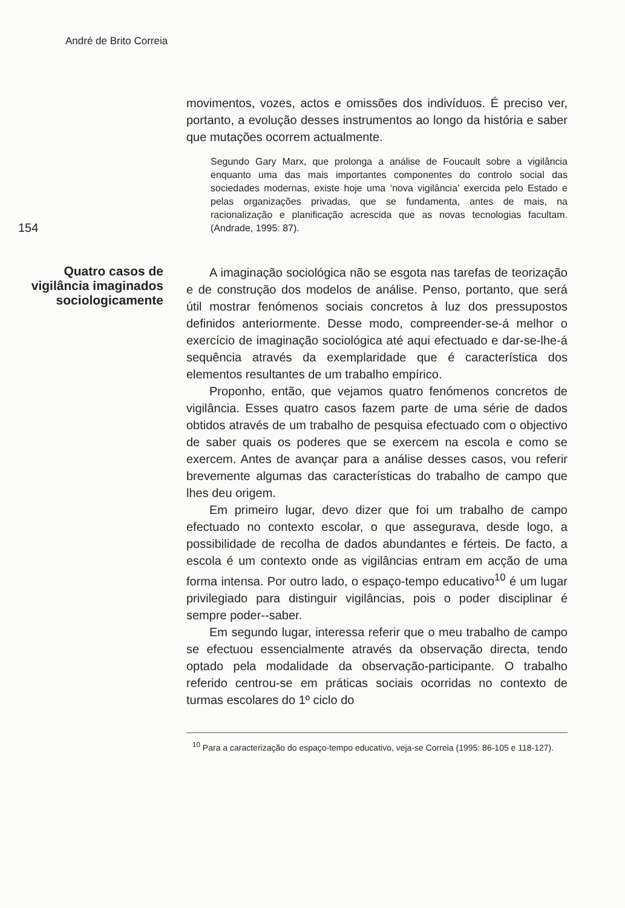André de Brito Correia
movimentos, vozes, actos e omissões dos indivíduos. É preciso ver, portanto, a evolução desses instrumentos ao longo da história e saber que mutações ocorrem actualmente.
154
Segundo Gary Marx, que prolonga a análise de Foucault sobre a vigilância enquanto uma das mais importantes componentes do controlo social das sociedades modernas, existe hoje uma ‘nova vigilância’ exercida pelo Estado e pelas organizações privadas, que se fundamenta, antes de mais, na racionalização e planificação acrescida que as novas tecnologias facultam. (Andrade, 1995: 87).
Quatro casos de vigilância imaginados sociologicamente
A imaginação sociológica não se esgota nas tarefas de teorização e de construção dos modelos de análise. Penso, portanto, que será útil mostrar fenómenos sociais concretos à luz dos pressupostos definidos anteriormente. Desse modo, compreender-se-á melhor o exercício de imaginação sociológica até aqui efectuado e dar-se-lhe-á sequência através da exemplaridade que é característica dos elementos resultantes de um trabalho empírico.
Proponho, então, que vejamos quatro fenómenos concretos de vigilância. Esses quatro casos fazem parte de uma série de dados obtidos através de um trabalho de pesquisa efectuado com o objectivo de saber quais os poderes que se exercem na escola e como se exercem. Antes de avançar para a análise desses casos, vou referir brevemente algumas das características do trabalho de campo que lhes deu origem.
Em primeiro lugar, devo dizer que foi um trabalho de campo efectuado no contexto escolar, o que assegurava, desde logo, a possibilidade de recolha de dados abundantes e férteis. De facto, a escola é um contexto onde as vigilâncias entram em acção de uma forma intensa. Por outro lado, o espaço-tempo educativo<sup>10</sup> é um lugar privilegiado para distinguir vigilâncias, pois o poder disciplinar é sempre poder--saber.
Em segundo lugar, interessa referir que o meu trabalho de campo se efectuou essencialmente através da observação directa, tendo optado pela modalidade da observação-participante. O trabalho referido centrou-se em práticas sociais ocorridas no contexto de turmas escolares do 1º ciclo do
<sup>10</sup> Para a caracterização do espaço-tempo educativo, veja-se Correia (1995: 86-105 e 118-127).